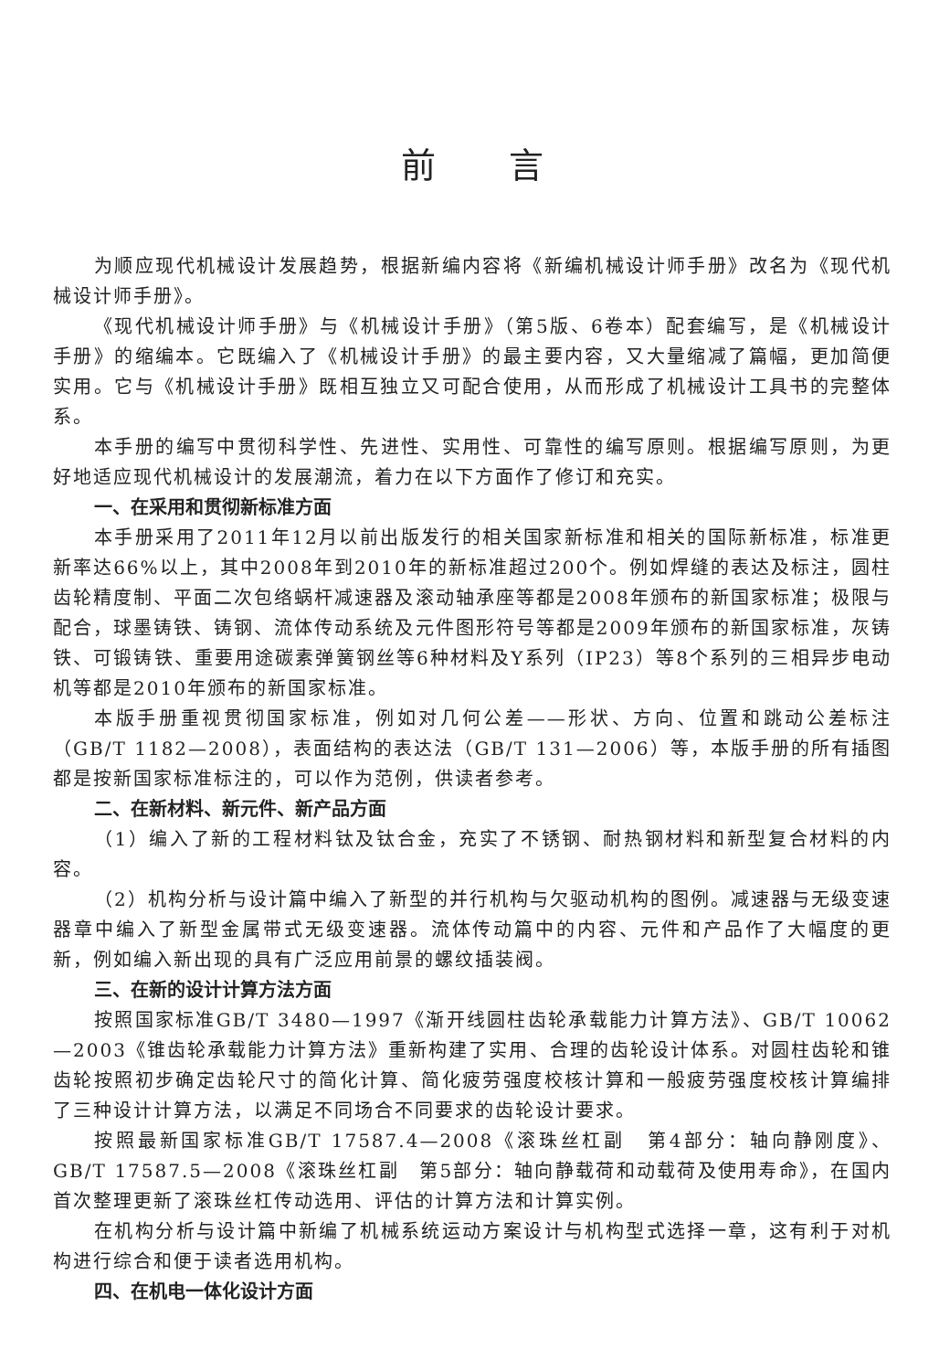前言
为顺应现代机械设计发展趋势，根据新编内容将《新编机械设计师手册》改名为《现代机械设计师手册》。
《现代机械设计师手册》与《机械设计手册》（第5版、6卷本）配套编写，是《机械设计手册》的缩编本。它既编入了《机械设计手册》的最主要内容，又大量缩减了篇幅，更加简便实用。它与《机械设计手册》既相互独立又可配合使用，从而形成了机械设计工具书的完整体系。
本手册的编写中贯彻科学性、先进性、实用性、可靠性的编写原则。根据编写原则，为更好地适应现代机械设计的发展潮流，着力在以下方面作了修订和充实。
一、在采用和贯彻新标准方面
本手册采用了2011年12月以前出版发行的相关国家新标准和相关的国际新标准，标准更新率达66%以上，其中2008年到2010年的新标准超过200个。例如焊缝的表达及标注，圆柱齿轮精度制、平面二次包络蜗杆减速器及滚动轴承座等都是2008年颁布的新国家标准；极限与配合，球墨铸铁、铸钢、流体传动系统及元件图形符号等都是2009年颁布的新国家标准，灰铸铁、可锻铸铁、重要用途碳素弹簧钢丝等6种材料及Y系列（IP23）等8个系列的三相异步电动机等都是2010年颁布的新国家标准。
本版手册重视贯彻国家标准，例如对几何公差——形状、方向、位置和跳动公差标注（GB/T 1182—2008），表面结构的表达法（GB/T 131—2006）等，本版手册的所有插图都是按新国家标准标注的，可以作为范例，供读者参考。
二、在新材料、新元件、新产品方面
（1）编入了新的工程材料钛及钛合金，充实了不锈钢、耐热钢材料和新型复合材料的内容。
（2）机构分析与设计篇中编入了新型的并行机构与欠驱动机构的图例。减速器与无级变速器章中编入了新型金属带式无级变速器。流体传动篇中的内容、元件和产品作了大幅度的更新，例如编入新出现的具有广泛应用前景的螺纹插装阀。
三、在新的设计计算方法方面
按照国家标准GB/T 3480—1997《渐开线圆柱齿轮承载能力计算方法》、GB/T 10062—2003《锥齿轮承载能力计算方法》重新构建了实用、合理的齿轮设计体系。对圆柱齿轮和锥齿轮按照初步确定齿轮尺寸的简化计算、简化疲劳强度校核计算和一般疲劳强度校核计算编排了三种设计计算方法，以满足不同场合不同要求的齿轮设计要求。
按照最新国家标准GB/T 17587.4—2008《滚珠丝杠副　第4部分：轴向静刚度》、GB/T 17587.5—2008《滚珠丝杠副　第5部分：轴向静载荷和动载荷及使用寿命》，在国内首次整理更新了滚珠丝杠传动选用、评估的计算方法和计算实例。
在机构分析与设计篇中新编了机械系统运动方案设计与机构型式选择一章，这有利于对机构进行综合和便于读者选用机构。
四、在机电一体化设计方面